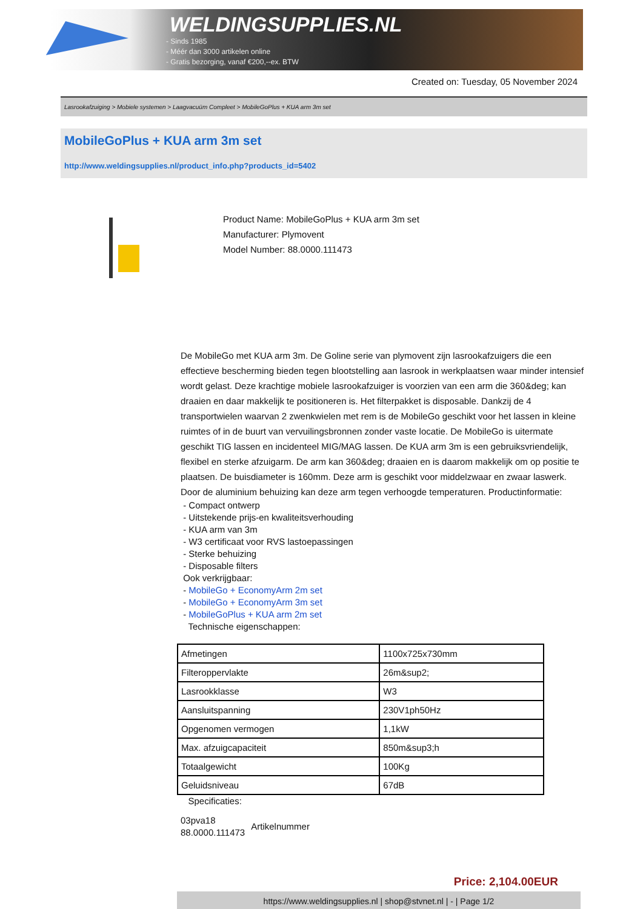WELDINGSUPPLIES.NL
- Sinds 1985
- Méér dan 3000 artikelen online
- Gratis bezorging, vanaf €200,--ex. BTW
Created on: Tuesday, 05 November 2024
Lasrookafzuiging > Mobiele systemen > Laagvacuüm Compleet > MobileGoPlus + KUA arm 3m set
MobileGoPlus + KUA arm 3m set
http://www.weldingsupplies.nl/product_info.php?products_id=5402
Product Name: MobileGoPlus + KUA arm 3m set
Manufacturer: Plymovent
Model Number: 88.0000.111473
De MobileGo met KUA arm 3m. De Goline serie van plymovent zijn lasrookafzuigers die een effectieve bescherming bieden tegen blootstelling aan lasrook in werkplaatsen waar minder intensief wordt gelast. Deze krachtige mobiele lasrookafzuiger is voorzien van een arm die 360&deg; kan draaien en daar makkelijk te positioneren is. Het filterpakket is disposable. Dankzij de 4 transportwielen waarvan 2 zwenkwielen met rem is de MobileGo geschikt voor het lassen in kleine ruimtes of in de buurt van vervuilingsbronnen zonder vaste locatie. De MobileGo is uitermate geschikt TIG lassen en incidenteel MIG/MAG lassen. De KUA arm 3m is een gebruiksvriendelijk, flexibel en sterke afzuigarm. De arm kan 360&deg; draaien en is daarom makkelijk om op positie te plaatsen. De buisdiameter is 160mm. Deze arm is geschikt voor middelzwaar en zwaar laswerk. Door de aluminium behuizing kan deze arm tegen verhoogde temperaturen. Productinformatie:
- Compact ontwerp
- Uitstekende prijs-en kwaliteitsverhouding
- KUA arm van 3m
- W3 certificaat voor RVS lastoepassingen
- Sterke behuizing
- Disposable filters
Ook verkrijgbaar:
- MobileGo + EconomyArm 2m set
- MobileGo + EconomyArm 3m set
- MobileGoPlus + KUA arm 2m set
Technische eigenschappen:
| Afmetingen | 1100x725x730mm |
| Filteroppervlakte | 26m&sup2; |
| Lasrookklasse | W3 |
| Aansluitspanning | 230V1ph50Hz |
| Opgenomen vermogen | 1,1kW |
| Max. afzuigcapaciteit | 850m&sup3;h |
| Totaalgewicht | 100Kg |
| Geluidsniveau | 67dB |
Specificaties:
03pva18
88.0000.111473 Artikelnummer
Price: 2,104.00EUR
https://www.weldingsupplies.nl | shop@stvnet.nl | - | Page 1/2